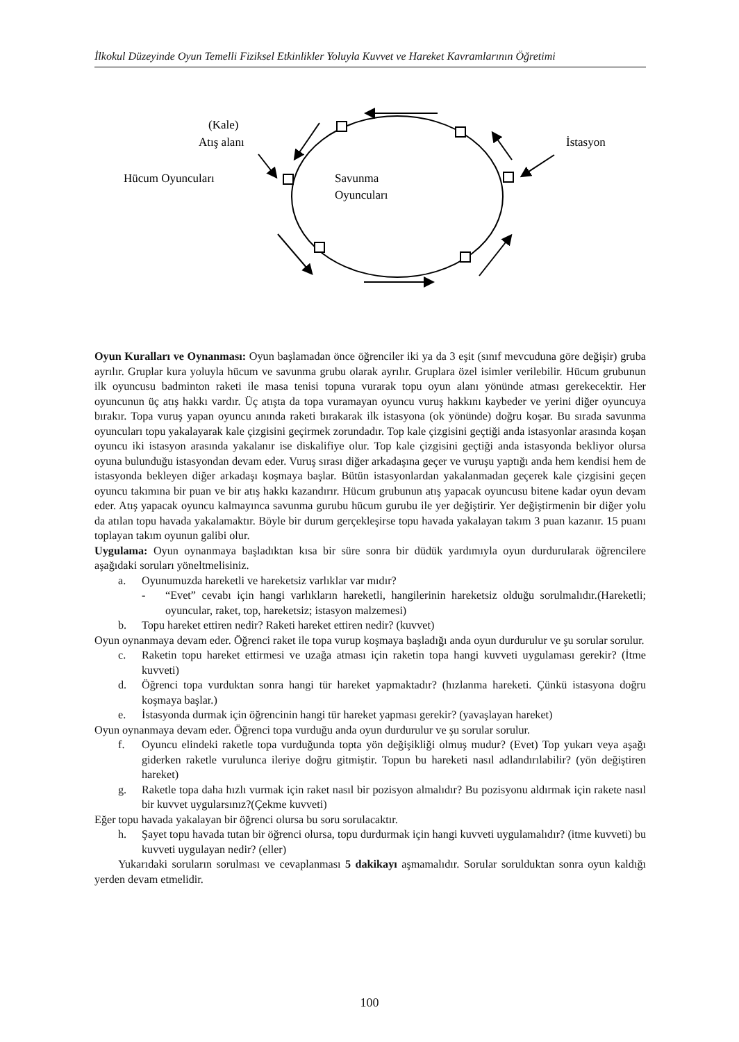İlkokul Düzeyinde Oyun Temelli Fiziksel Etkinlikler Yoluyla Kuvvet ve Hareket Kavramlarının Öğretimi
(Kale)
Atış alanı
Hücum Oyuncuları
Savunma
Oyuncuları
İstasyon
Oyun Kuralları ve Oynanması: Oyun başlamadan önce öğrenciler iki ya da 3 eşit (sınıf mevcuduna göre değişir) gruba ayrılır. Gruplar kura yoluyla hücum ve savunma grubu olarak ayrılır. Gruplara özel isimler verilebilir. Hücum grubunun ilk oyuncusu badminton raketi ile masa tenisi topuna vurarak topu oyun alanı yönünde atması gerekecektir. Her oyuncunun üç atış hakkı vardır. Üç atışta da topa vuramayan oyuncu vuruş hakkını kaybeder ve yerini diğer oyuncuya bırakır. Topa vuruş yapan oyuncu anında raketi bırakarak ilk istasyona (ok yönünde) doğru koşar. Bu sırada savunma oyuncuları topu yakalayarak kale çizgisini geçirmek zorundadır. Top kale çizgisini geçtiği anda istasyonlar arasında koşan oyuncu iki istasyon arasında yakalanır ise diskalifiye olur. Top kale çizgisini geçtiği anda istasyonda bekliyor olursa oyuna bulunduğu istasyondan devam eder. Vuruş sırası diğer arkadaşına geçer ve vuruşu yaptığı anda hem kendisi hem de istasyonda bekleyen diğer arkadaşı koşmaya başlar. Bütün istasyonlardan yakalanmadan geçerek kale çizgisini geçen oyuncu takımına bir puan ve bir atış hakkı kazandırır. Hücum grubunun atış yapacak oyuncusu bitene kadar oyun devam eder. Atış yapacak oyuncu kalmayınca savunma gurubu hücum gurubu ile yer değiştirir. Yer değiştirmenin bir diğer yolu da atılan topu havada yakalamaktır. Böyle bir durum gerçekleşirse topu havada yakalayan takım 3 puan kazanır. 15 puanı toplayan takım oyunun galibi olur.
Uygulama: Oyun oynanmaya başladıktan kısa bir süre sonra bir düdük yardımıyla oyun durdurularak öğrencilere aşağıdaki soruları yöneltmelisiniz.
a. Oyunumuzda hareketli ve hareketsiz varlıklar var mıdır?
- “Evet” cevabı için hangi varlıkların hareketli, hangilerinin hareketsiz olduğu sorulmalıdır.(Hareketli; oyuncular, raket, top, hareketsiz; istasyon malzemesi)
b. Topu hareket ettiren nedir? Raketi hareket ettiren nedir? (kuvvet)
Oyun oynanmaya devam eder. Öğrenci raket ile topa vurup koşmaya başladığı anda oyun durdurulur ve şu sorular sorulur.
c. Raketin topu hareket ettirmesi ve uzağa atması için raketin topa hangi kuvveti uygulaması gerekir? (İtme kuvveti)
d. Öğrenci topa vurduktan sonra hangi tür hareket yapmaktadır? (hızlanma hareketi. Çünkü istasyona doğru koşmaya başlar.)
e. İstasyonda durmak için öğrencinin hangi tür hareket yapması gerekir? (yavaşlayan hareket)
Oyun oynanmaya devam eder. Öğrenci topa vurduğu anda oyun durdurulur ve şu sorular sorulur.
f. Oyuncu elindeki raketle topa vurduğunda topta yön değişikliği olmuş mudur? (Evet) Top yukarı veya aşağı giderken raketle vurulunca ileriye doğru gitmiştir. Topun bu hareketi nasıl adlandırılabilir? (yön değiştiren hareket)
g. Raketle topa daha hızlı vurmak için raket nasıl bir pozisyon almalıdır? Bu pozisyonu aldırmak için rakete nasıl bir kuvvet uygularsınız?(Çekme kuvveti)
Eğer topu havada yakalayan bir öğrenci olursa bu soru sorulacaktır.
h. Şayet topu havada tutan bir öğrenci olursa, topu durdurmak için hangi kuvveti uygulamalıdır? (itme kuvveti) bu kuvveti uygulayan nedir? (eller)
Yukarıdaki soruların sorulması ve cevaplanması 5 dakikayı aşmamalıdır. Sorular sorulduktan sonra oyun kaldığı yerden devam etmelidir.
100